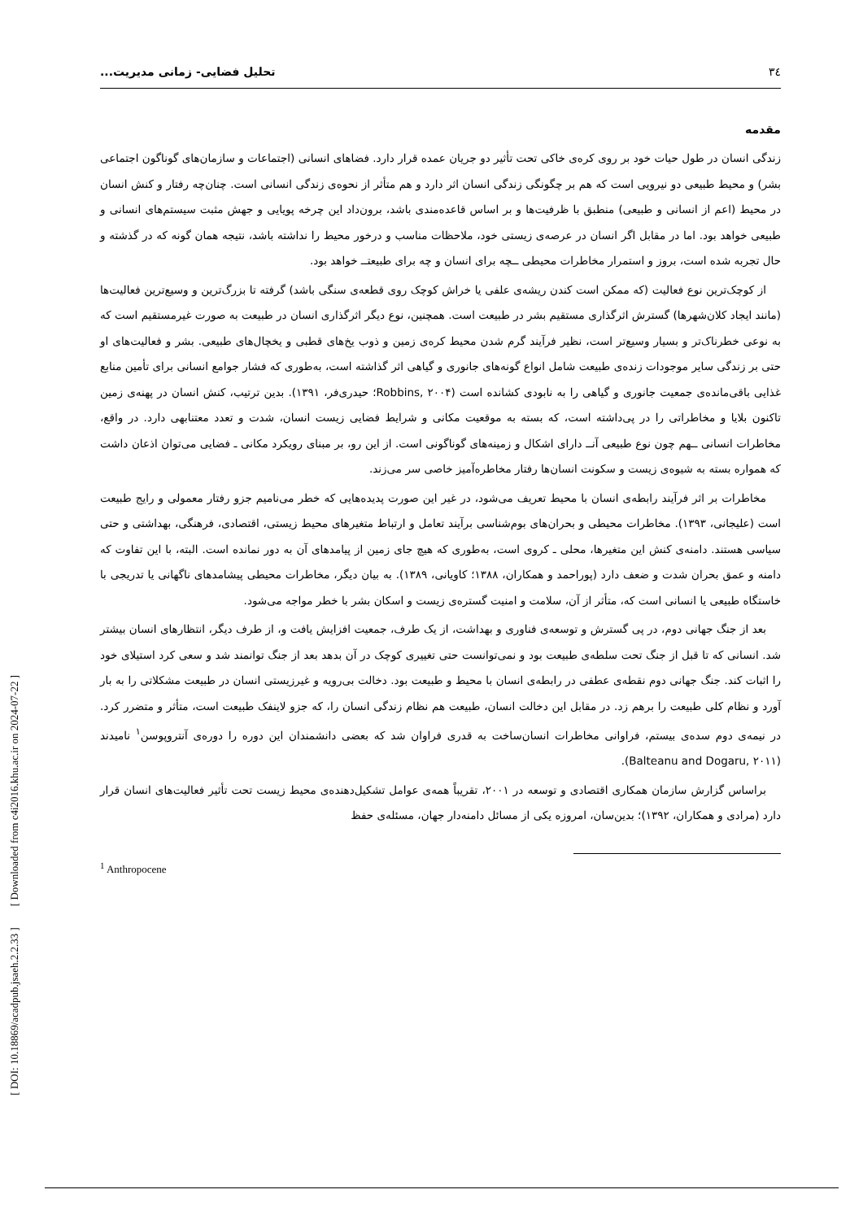[ DOI: 10.18869/acadpub.jsaeh.2.2.33 ] [ Downloaded from c4i2016.khu.ac.ir on 2024-07-22 ]
۳٤ تحلیل فضایی- زمانی مدیریت...
مقدمه
زندگی انسان در طول حیات خود بر روی کره‌ی خاکی تحت تأثیر دو جریان عمده قرار دارد. فضاهای انسانی (اجتماعات و سازمان‌های گوناگون اجتماعی بشر) و محیط طبیعی دو نیرویی است که هم بر چگونگی زندگی انسان اثر دارد و هم متأثر از نحوه‌ی زندگی انسانی است. چنان‌چه رفتار و کنش انسان در محیط (اعم از انسانی و طبیعی) منطبق با ظرفیت‌ها و بر اساس قاعده‌مندی باشد، برون‌داد این چرخه پویایی و جهش مثبت سیستم‌های انسانی و طبیعی خواهد بود. اما در مقابل اگر انسان در عرصه‌ی زیستی خود، ملاحظات مناسب و درخور محیط را نداشته باشد، نتیجه همان گونه که در گذشته و حال تجربه شده است، بروز و استمرار مخاطرات محیطی ــچه برای انسان و چه برای طبیعتــ خواهد بود.
از کوچک‌ترین نوع فعالیت (که ممکن است کندن ریشه‌ی علفی یا خراش کوچک روی قطعه‌ی سنگی باشد) گرفته تا بزرگ‌ترین و وسیع‌ترین فعالیت‌ها (مانند ایجاد کلان‌شهرها) گسترش اثرگذاری مستقیم بشر در طبیعت است. همچنین، نوع دیگر اثرگذاری انسان در طبیعت به صورت غیرمستقیم است که به نوعی خطرناک‌تر و بسیار وسیع‌تر است، نظیر فرآیند گرم شدن محیط کره‌ی زمین و ذوب یخ‌های قطبی و یخچال‌های طبیعی. بشر و فعالیت‌های او حتی بر زندگی سایر موجودات زنده‌ی طبیعت شامل انواع گونه‌های جانوری و گیاهی اثر گذاشته است، به‌طوری که فشار جوامع انسانی برای تأمین منابع غذایی باقی‌مانده‌ی جمعیت جانوری و گیاهی را به نابودی کشانده است (Robbins, ۲۰۰۴؛ حیدری‌فر، ۱۳۹۱). بدین ترتیب، کنش انسان در پهنه‌ی زمین تاکنون بلایا و مخاطراتی را در پی‌داشته است، که بسته به موقعیت مکانی و شرایط فضایی زیست انسان، شدت و تعدد معتنابهی دارد. در واقع، مخاطرات انسانی ــهم چون نوع طبیعی آنــ دارای اشکال و زمینه‌های گوناگونی است. از این رو، بر مبنای رویکرد مکانی ـ فضایی می‌توان اذعان داشت که همواره بسته به شیوه‌ی زیست و سکونت انسان‌ها رفتار مخاطره‌آمیز خاصی سر می‌زند.
مخاطرات بر اثر فرآیند رابطه‌ی انسان با محیط تعریف می‌شود، در غیر این صورت پدیده‌هایی که خطر می‌نامیم جزو رفتار معمولی و رایج طبیعت است (علیجانی، ۱۳۹۳). مخاطرات محیطی و بحران‌های بوم‌شناسی برآیند تعامل و ارتباط متغیرهای محیط زیستی، اقتصادی، فرهنگی، بهداشتی و حتی سیاسی هستند. دامنه‌ی کنش این متغیرها، محلی ـ کروی است، به‌طوری که هیچ جای زمین از پیامدهای آن به دور نمانده است. البته، با این تفاوت که دامنه و عمق بحران شدت و ضعف دارد (پوراحمد و همکاران، ۱۳۸۸؛ کاویانی، ۱۳۸۹). به بیان دیگر، مخاطرات محیطی پیشامدهای ناگهانی یا تدریجی با خاستگاه طبیعی یا انسانی است که، متأثر از آن، سلامت و امنیت گستره‌ی زیست و اسکان بشر با خطر مواجه می‌شود.
بعد از جنگ جهانی دوم، در پی گسترش و توسعه‌ی فناوری و بهداشت، از یک طرف، جمعیت افزایش یافت و، از طرف دیگر، انتظارهای انسان بیشتر شد. انسانی که تا قبل از جنگ تحت سلطه‌ی طبیعت بود و نمی‌توانست حتی تغییری کوچک در آن بدهد بعد از جنگ توانمند شد و سعی کرد استیلای خود را اثبات کند. جنگ جهانی دوم نقطه‌ی عطفی در رابطه‌ی انسان با محیط و طبیعت بود. دخالت بی‌رویه و غیرزیستی انسان در طبیعت مشکلاتی را به بار آورد و نظام کلی طبیعت را برهم زد. در مقابل این دخالت انسان، طبیعت هم نظام زندگی انسان را، که جزو لاینفک طبیعت است، متأثر و متضرر کرد. در نیمه‌ی دوم سده‌ی بیستم، فراوانی مخاطرات انسان‌ساخت به قدری فراوان شد که بعضی دانشمندان این دوره را دوره‌ی آنتروپوسن<sup>۱</sup> نامیدند (Balteanu and Dogaru, ۲۰۱۱).
براساس گزارش سازمان همکاری اقتصادی و توسعه در ۲۰۰۱، تقریباً همه‌ی عوامل تشکیل‌دهنده‌ی محیط زیست تحت تأثیر فعالیت‌های انسان قرار دارد (مرادی و همکاران، ۱۳۹۲)؛ بدین‌سان، امروزه یکی از مسائل دامنه‌دار جهان، مسئله‌ی حفظ
<sup>1</sup> Anthropocene